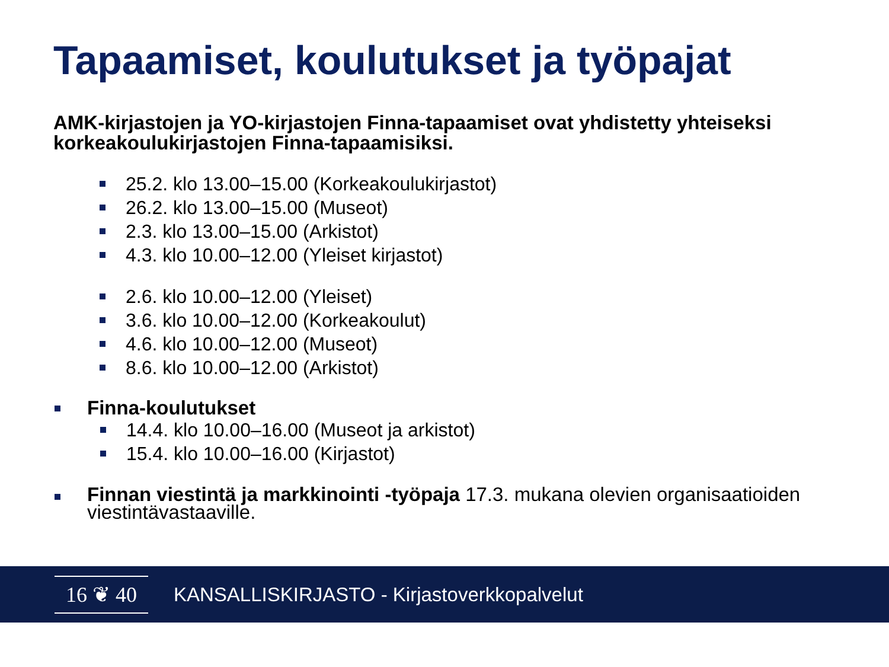Tapaamiset, koulutukset ja työpajat
AMK-kirjastojen ja YO-kirjastojen Finna-tapaamiset ovat yhdistetty yhteiseksi korkeakoulukirjastojen Finna-tapaamisiksi.
25.2. klo 13.00–15.00 (Korkeakoulukirjastot)
26.2. klo 13.00–15.00 (Museot)
2.3. klo 13.00–15.00 (Arkistot)
4.3. klo 10.00–12.00 (Yleiset kirjastot)
2.6. klo 10.00–12.00 (Yleiset)
3.6. klo 10.00–12.00 (Korkeakoulut)
4.6. klo 10.00–12.00 (Museot)
8.6. klo 10.00–12.00 (Arkistot)
Finna-koulutukset
14.4. klo 10.00–16.00 (Museot ja arkistot)
15.4. klo 10.00–16.00 (Kirjastot)
Finnan viestintä ja markkinointi -työpaja 17.3. mukana olevien organisaatioiden viestintävastaaville.
16 ❦ 40
KANSALLISKIRJASTO - Kirjastoverkkopalvelut